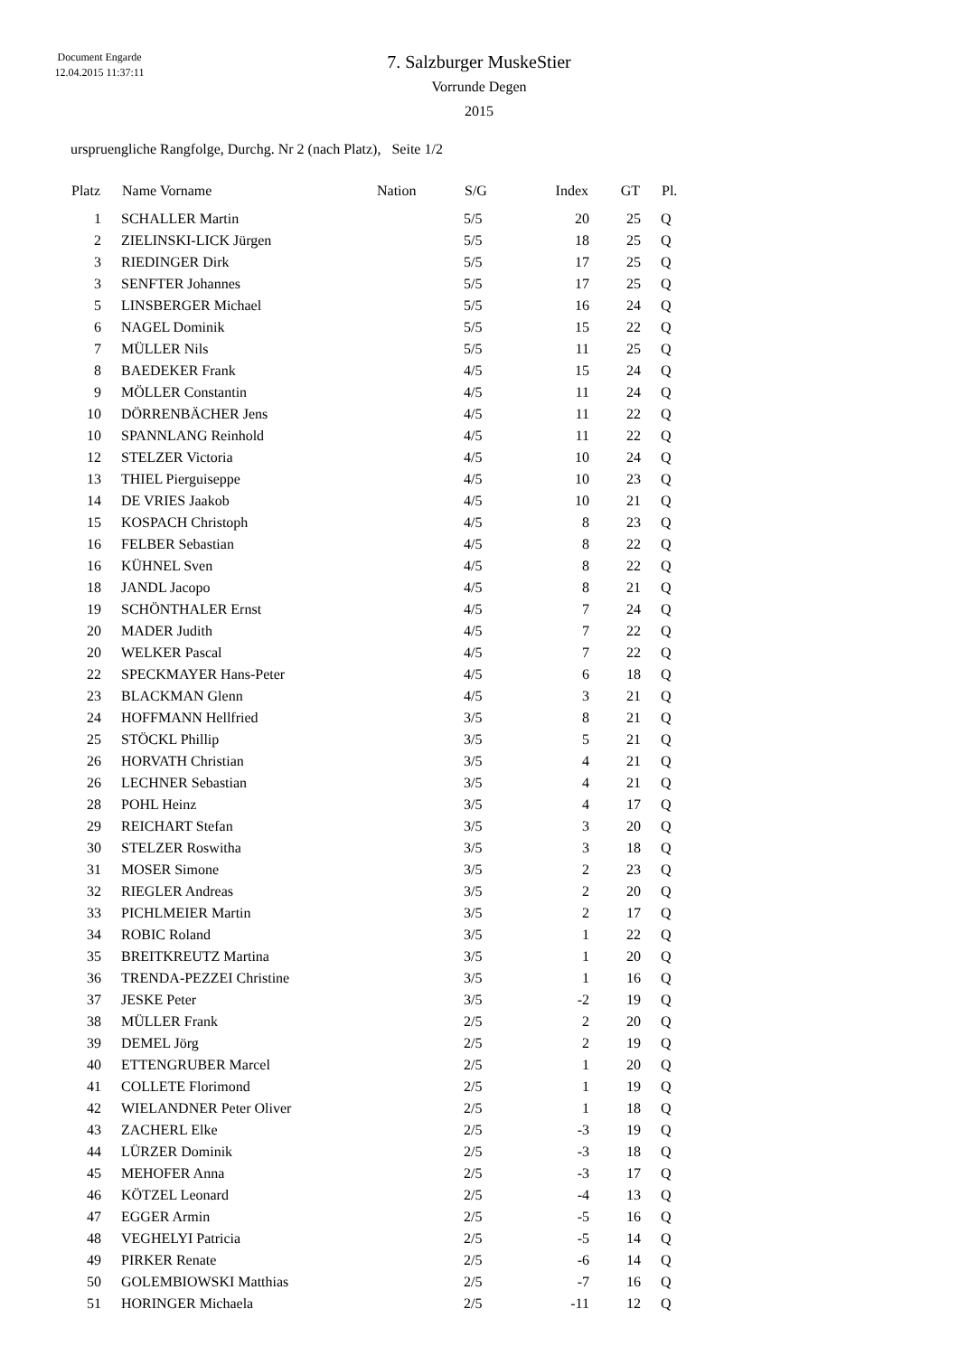Document Engarde
12.04.2015 11:37:11
7. Salzburger MuskeStier
Vorrunde Degen
2015
urspruengliche Rangfolge, Durchg. Nr 2 (nach Platz), Seite 1/2
| Platz | | Name Vorname | Nation | S/G | Index | GT | | Pl. |
| --- | --- | --- | --- | --- | --- | --- | --- | --- |
| 1 | | SCHALLER Martin | | 5/5 | 20 | 25 | | Q |
| 2 | | ZIELINSKI-LICK Jürgen | | 5/5 | 18 | 25 | | Q |
| 3 | | RIEDINGER Dirk | | 5/5 | 17 | 25 | | Q |
| 3 | | SENFTER Johannes | | 5/5 | 17 | 25 | | Q |
| 5 | | LINSBERGER Michael | | 5/5 | 16 | 24 | | Q |
| 6 | | NAGEL Dominik | | 5/5 | 15 | 22 | | Q |
| 7 | | MÜLLER Nils | | 5/5 | 11 | 25 | | Q |
| 8 | | BAEDEKER Frank | | 4/5 | 15 | 24 | | Q |
| 9 | | MÖLLER Constantin | | 4/5 | 11 | 24 | | Q |
| 10 | | DÖRRENBÄCHER Jens | | 4/5 | 11 | 22 | | Q |
| 10 | | SPANNLANG Reinhold | | 4/5 | 11 | 22 | | Q |
| 12 | | STELZER Victoria | | 4/5 | 10 | 24 | | Q |
| 13 | | THIEL Pierguiseppe | | 4/5 | 10 | 23 | | Q |
| 14 | | DE VRIES Jaakob | | 4/5 | 10 | 21 | | Q |
| 15 | | KOSPACH Christoph | | 4/5 | 8 | 23 | | Q |
| 16 | | FELBER Sebastian | | 4/5 | 8 | 22 | | Q |
| 16 | | KÜHNEL Sven | | 4/5 | 8 | 22 | | Q |
| 18 | | JANDL Jacopo | | 4/5 | 8 | 21 | | Q |
| 19 | | SCHÖNTHALER Ernst | | 4/5 | 7 | 24 | | Q |
| 20 | | MADER Judith | | 4/5 | 7 | 22 | | Q |
| 20 | | WELKER Pascal | | 4/5 | 7 | 22 | | Q |
| 22 | | SPECKMAYER Hans-Peter | | 4/5 | 6 | 18 | | Q |
| 23 | | BLACKMAN Glenn | | 4/5 | 3 | 21 | | Q |
| 24 | | HOFFMANN Hellfried | | 3/5 | 8 | 21 | | Q |
| 25 | | STÖCKL Phillip | | 3/5 | 5 | 21 | | Q |
| 26 | | HORVATH Christian | | 3/5 | 4 | 21 | | Q |
| 26 | | LECHNER Sebastian | | 3/5 | 4 | 21 | | Q |
| 28 | | POHL Heinz | | 3/5 | 4 | 17 | | Q |
| 29 | | REICHART Stefan | | 3/5 | 3 | 20 | | Q |
| 30 | | STELZER Roswitha | | 3/5 | 3 | 18 | | Q |
| 31 | | MOSER Simone | | 3/5 | 2 | 23 | | Q |
| 32 | | RIEGLER Andreas | | 3/5 | 2 | 20 | | Q |
| 33 | | PICHLMEIER Martin | | 3/5 | 2 | 17 | | Q |
| 34 | | ROBIC Roland | | 3/5 | 1 | 22 | | Q |
| 35 | | BREITKREUTZ Martina | | 3/5 | 1 | 20 | | Q |
| 36 | | TRENDA-PEZZEI Christine | | 3/5 | 1 | 16 | | Q |
| 37 | | JESKE Peter | | 3/5 | -2 | 19 | | Q |
| 38 | | MÜLLER Frank | | 2/5 | 2 | 20 | | Q |
| 39 | | DEMEL Jörg | | 2/5 | 2 | 19 | | Q |
| 40 | | ETTENGRUBER Marcel | | 2/5 | 1 | 20 | | Q |
| 41 | | COLLETE Florimond | | 2/5 | 1 | 19 | | Q |
| 42 | | WIELANDNER Peter Oliver | | 2/5 | 1 | 18 | | Q |
| 43 | | ZACHERL Elke | | 2/5 | -3 | 19 | | Q |
| 44 | | LÜRZER Dominik | | 2/5 | -3 | 18 | | Q |
| 45 | | MEHOFER Anna | | 2/5 | -3 | 17 | | Q |
| 46 | | KÖTZEL Leonard | | 2/5 | -4 | 13 | | Q |
| 47 | | EGGER Armin | | 2/5 | -5 | 16 | | Q |
| 48 | | VEGHELYI Patricia | | 2/5 | -5 | 14 | | Q |
| 49 | | PIRKER Renate | | 2/5 | -6 | 14 | | Q |
| 50 | | GOLEMBIOWSKI Matthias | | 2/5 | -7 | 16 | | Q |
| 51 | | HORINGER Michaela | | 2/5 | -11 | 12 | | Q |